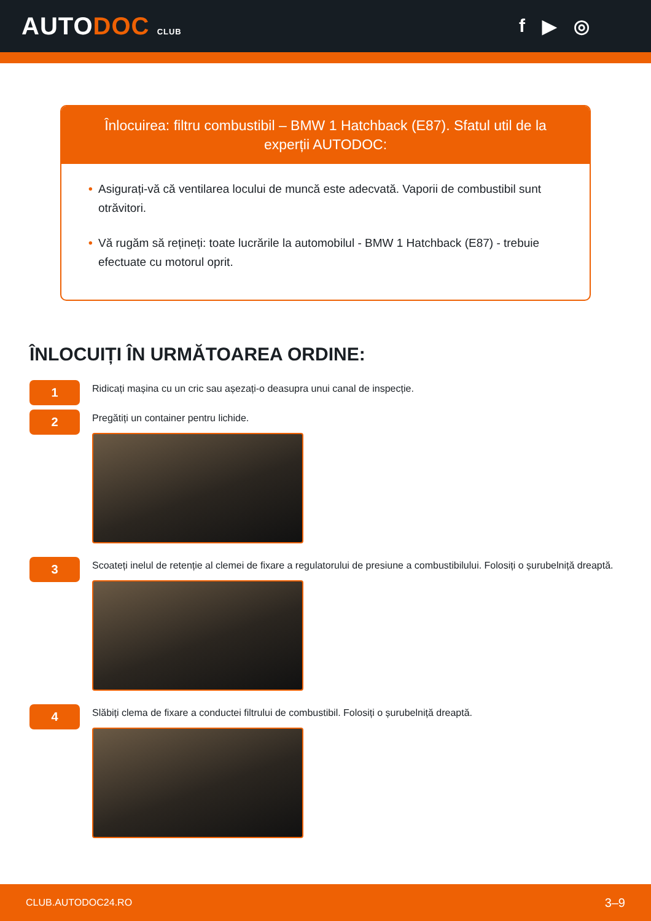AUTODOC CLUB
f ▶ ◎
Înlocuirea: filtru combustibil – BMW 1 Hatchback (E87). Sfatul util de la experții AUTODOC:
• Asigurați-vă că ventilarea locului de muncă este adecvată. Vaporii de combustibil sunt otrăvitori.
• Vă rugăm să rețineți: toate lucrările la automobilul - BMW 1 Hatchback (E87) - trebuie efectuate cu motorul oprit.
ÎNLOCUIȚI ÎN URMĂTOAREA ORDINE:
1
Ridicați mașina cu un cric sau așezați-o deasupra unui canal de inspecție.
2
Pregătiți un container pentru lichide.
3
Scoateți inelul de retenție al clemei de fixare a regulatorului de presiune a combustibilului. Folosiți o șurubelniță dreaptă.
4
Slăbiți clema de fixare a conductei filtrului de combustibil. Folosiți o șurubelniță dreaptă.
CLUB.AUTODOC24.RO 3–9